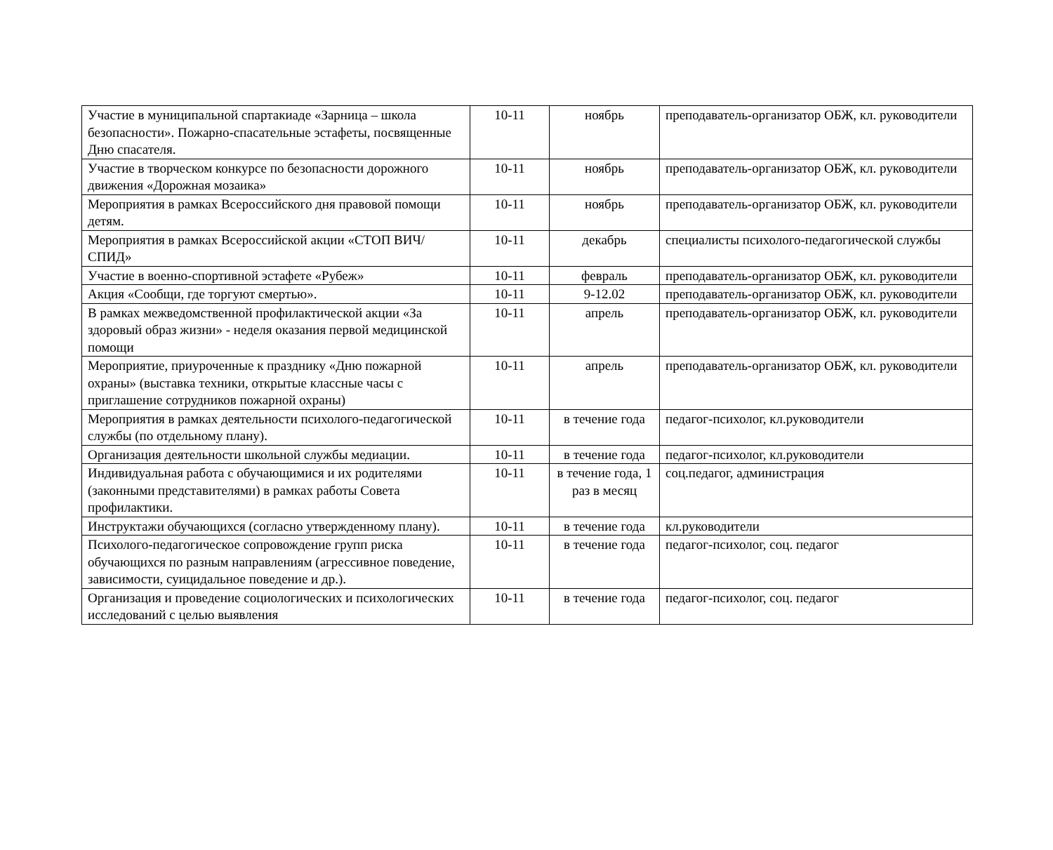| Участие в муниципальной спартакиаде «Зарница – школа безопасности». Пожарно-спасательные эстафеты, посвященные Дню спасателя. | 10-11 | ноябрь | преподаватель-организатор ОБЖ, кл. руководители |
| Участие в творческом конкурсе по безопасности дорожного движения «Дорожная мозаика» | 10-11 | ноябрь | преподаватель-организатор ОБЖ, кл. руководители |
| Мероприятия в рамках Всероссийского дня правовой помощи детям. | 10-11 | ноябрь | преподаватель-организатор ОБЖ, кл. руководители |
| Мероприятия в рамках Всероссийской акции «СТОП ВИЧ/СПИД» | 10-11 | декабрь | специалисты психолого-педагогической службы |
| Участие в военно-спортивной эстафете «Рубеж» | 10-11 | февраль | преподаватель-организатор ОБЖ, кл. руководители |
| Акция «Сообщи, где торгуют смертью». | 10-11 | 9-12.02 | преподаватель-организатор ОБЖ, кл. руководители |
| В рамках межведомственной профилактической акции «За здоровый образ жизни» - неделя оказания первой медицинской помощи | 10-11 | апрель | преподаватель-организатор ОБЖ, кл. руководители |
| Мероприятие, приуроченные к празднику «Дню пожарной охраны» (выставка техники, открытые классные часы с приглашение сотрудников пожарной охраны) | 10-11 | апрель | преподаватель-организатор ОБЖ, кл. руководители |
| Мероприятия в рамках деятельности психолого-педагогической службы (по отдельному плану). | 10-11 | в течение года | педагог-психолог, кл.руководители |
| Организация деятельности школьной службы медиации. | 10-11 | в течение года | педагог-психолог, кл.руководители |
| Индивидуальная работа с обучающимися и их родителями (законными представителями) в рамках работы Совета профилактики. | 10-11 | в течение года, 1 раз в месяц | соц.педагог, администрация |
| Инструктажи обучающихся (согласно утвержденному плану). | 10-11 | в течение года | кл.руководители |
| Психолого-педагогическое сопровождение групп риска обучающихся по разным направлениям (агрессивное поведение, зависимости, суицидальное поведение и др.). | 10-11 | в течение года | педагог-психолог, соц. педагог |
| Организация и проведение социологических и психологических исследований с целью выявления | 10-11 | в течение года | педагог-психолог, соц. педагог |